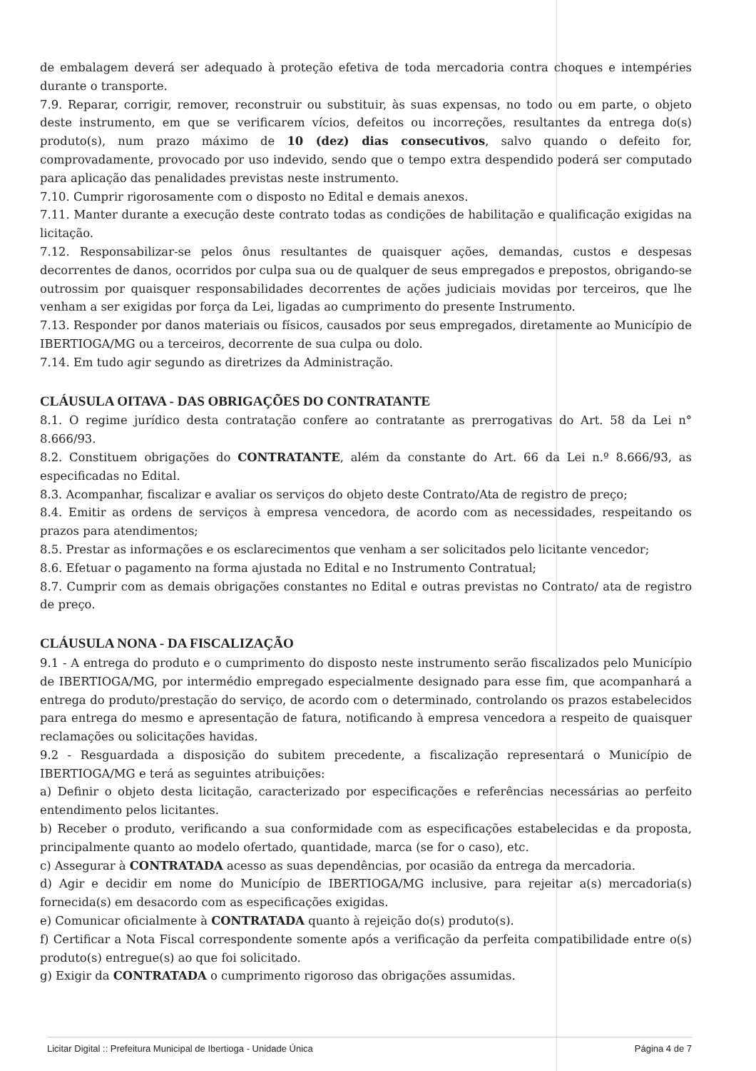de embalagem deverá ser adequado à proteção efetiva de toda mercadoria contra choques e intempéries durante o transporte.
7.9. Reparar, corrigir, remover, reconstruir ou substituir, às suas expensas, no todo ou em parte, o objeto deste instrumento, em que se verificarem vícios, defeitos ou incorreções, resultantes da entrega do(s) produto(s), num prazo máximo de 10 (dez) dias consecutivos, salvo quando o defeito for, comprovadamente, provocado por uso indevido, sendo que o tempo extra despendido poderá ser computado para aplicação das penalidades previstas neste instrumento.
7.10. Cumprir rigorosamente com o disposto no Edital e demais anexos.
7.11. Manter durante a execução deste contrato todas as condições de habilitação e qualificação exigidas na licitação.
7.12. Responsabilizar-se pelos ônus resultantes de quaisquer ações, demandas, custos e despesas decorrentes de danos, ocorridos por culpa sua ou de qualquer de seus empregados e prepostos, obrigando-se outrossim por quaisquer responsabilidades decorrentes de ações judiciais movidas por terceiros, que lhe venham a ser exigidas por força da Lei, ligadas ao cumprimento do presente Instrumento.
7.13. Responder por danos materiais ou físicos, causados por seus empregados, diretamente ao Município de IBERTIOGA/MG ou a terceiros, decorrente de sua culpa ou dolo.
7.14. Em tudo agir segundo as diretrizes da Administração.
CLÁUSULA OITAVA - DAS OBRIGAÇÕES DO CONTRATANTE
8.1. O regime jurídico desta contratação confere ao contratante as prerrogativas do Art. 58 da Lei n° 8.666/93.
8.2. Constituem obrigações do CONTRATANTE, além da constante do Art. 66 da Lei n.º 8.666/93, as especificadas no Edital.
8.3. Acompanhar, fiscalizar e avaliar os serviços do objeto deste Contrato/Ata de registro de preço;
8.4. Emitir as ordens de serviços à empresa vencedora, de acordo com as necessidades, respeitando os prazos para atendimentos;
8.5. Prestar as informações e os esclarecimentos que venham a ser solicitados pelo licitante vencedor;
8.6. Efetuar o pagamento na forma ajustada no Edital e no Instrumento Contratual;
8.7. Cumprir com as demais obrigações constantes no Edital e outras previstas no Contrato/ ata de registro de preço.
CLÁUSULA NONA - DA FISCALIZAÇÃO
9.1 - A entrega do produto e o cumprimento do disposto neste instrumento serão fiscalizados pelo Município de IBERTIOGA/MG, por intermédio empregado especialmente designado para esse fim, que acompanhará a entrega do produto/prestação do serviço, de acordo com o determinado, controlando os prazos estabelecidos para entrega do mesmo e apresentação de fatura, notificando à empresa vencedora a respeito de quaisquer reclamações ou solicitações havidas.
9.2 - Resguardada a disposição do subitem precedente, a fiscalização representará o Município de IBERTIOGA/MG e terá as seguintes atribuições:
a) Definir o objeto desta licitação, caracterizado por especificações e referências necessárias ao perfeito entendimento pelos licitantes.
b) Receber o produto, verificando a sua conformidade com as especificações estabelecidas e da proposta, principalmente quanto ao modelo ofertado, quantidade, marca (se for o caso), etc.
c) Assegurar à CONTRATADA acesso as suas dependências, por ocasião da entrega da mercadoria.
d) Agir e decidir em nome do Município de IBERTIOGA/MG inclusive, para rejeitar a(s) mercadoria(s) fornecida(s) em desacordo com as especificações exigidas.
e) Comunicar oficialmente à CONTRATADA quanto à rejeição do(s) produto(s).
f) Certificar a Nota Fiscal correspondente somente após a verificação da perfeita compatibilidade entre o(s) produto(s) entregue(s) ao que foi solicitado.
g) Exigir da CONTRATADA o cumprimento rigoroso das obrigações assumidas.
Licitar Digital :: Prefeitura Municipal de Ibertioga - Unidade Única Página 4 de 7